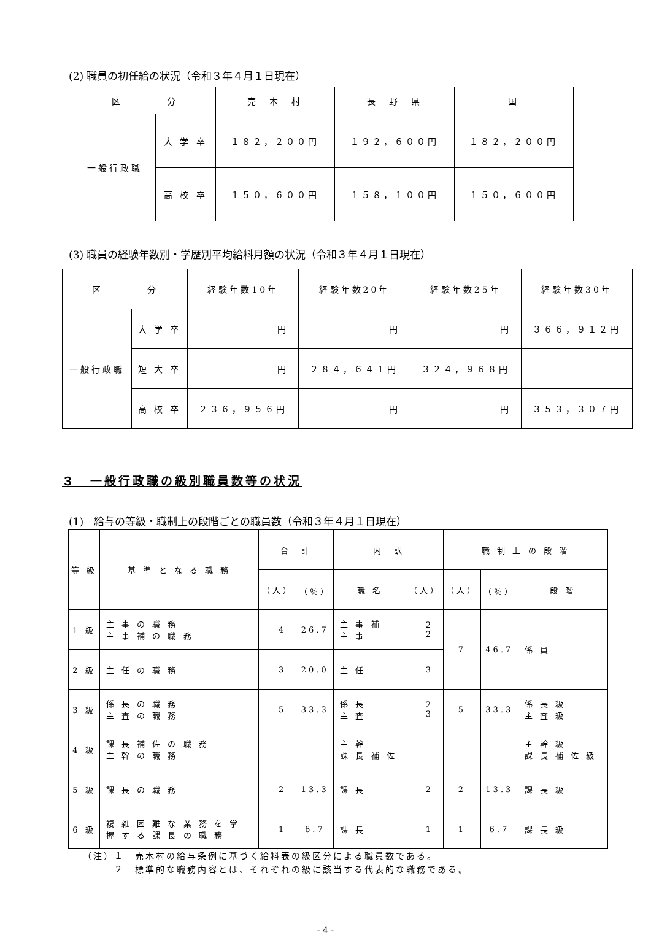(2) 職員の初任給の状況（令和３年４月１日現在）
| 区 分 | | 売 木 村 | 長 野 県 | 国 |
| --- | --- | --- | --- | --- |
| 一般行政職 | 大 学 卒 | １８２，２００円 | １９２，６００円 | １８２，２００円 |
| | 高 校 卒 | １５０，６００円 | １５８，１００円 | １５０，６００円 |
(3) 職員の経験年数別・学歴別平均給料月額の状況（令和３年４月１日現在）
| 区 分 | | 経験年数10年 | 経験年数20年 | 経験年数25年 | 経験年数30年 |
| --- | --- | --- | --- | --- | --- |
| 一般行政職 | 大 学 卒 | 円 | 円 | 円 | ３６６，９１２円 |
| | 短 大 卒 | 円 | ２８４，６４１円 | ３２４，９６８円 | |
| | 高 校 卒 | ２３６，９５６円 | 円 | 円 | ３５３，３０７円 |
３　一般行政職の級別職員数等の状況
(1)　給与の等級・職制上の段階ごとの職員数（令和３年４月１日現在）
| 等 級 | 基 準 と な る 職 務 | 合 計 | | 内 訳 | | 職 制 上 の 段 階 | | |
| --- | --- | --- | --- | --- | --- | --- | --- | --- |
| | | （人） | （％） | 職 名 | （人） | （人） | （％） | 段 階 |
| 1 級 | 主 事 の 職 務 主 事 補 の 職 務 | 4 | 26.7 | 主 事 補 主 事 | 2 2 | 7 | 46.7 | 係 員 |
| 2 級 | 主 任 の 職 務 | 3 | 20.0 | 主 任 | 3 | | | |
| 3 級 | 係 長 の 職 務 主 査 の 職 務 | 5 | 33.3 | 係 長 主 査 | 2 3 | 5 | 33.3 | 係 長 級 主 査 級 |
| 4 級 | 課 長 補 佐 の 職 務 主 幹 の 職 務 | | | 主 幹 課 長 補 佐 | | | | 主 幹 級 課 長 補 佐 級 |
| 5 級 | 課 長 の 職 務 | 2 | 13.3 | 課 長 | 2 | 2 | 13.3 | 課 長 級 |
| 6 級 | 複 雑 困 難 な 業 務 を 掌 握 す る 課 長 の 職 務 | 1 | 6.7 | 課 長 | 1 | 1 | 6.7 | 課 長 級 |
（注）１　売木村の給与条例に基づく給料表の級区分による職員数である。
　　　２　標準的な職務内容とは、それぞれの級に該当する代表的な職務である。
- 4 -